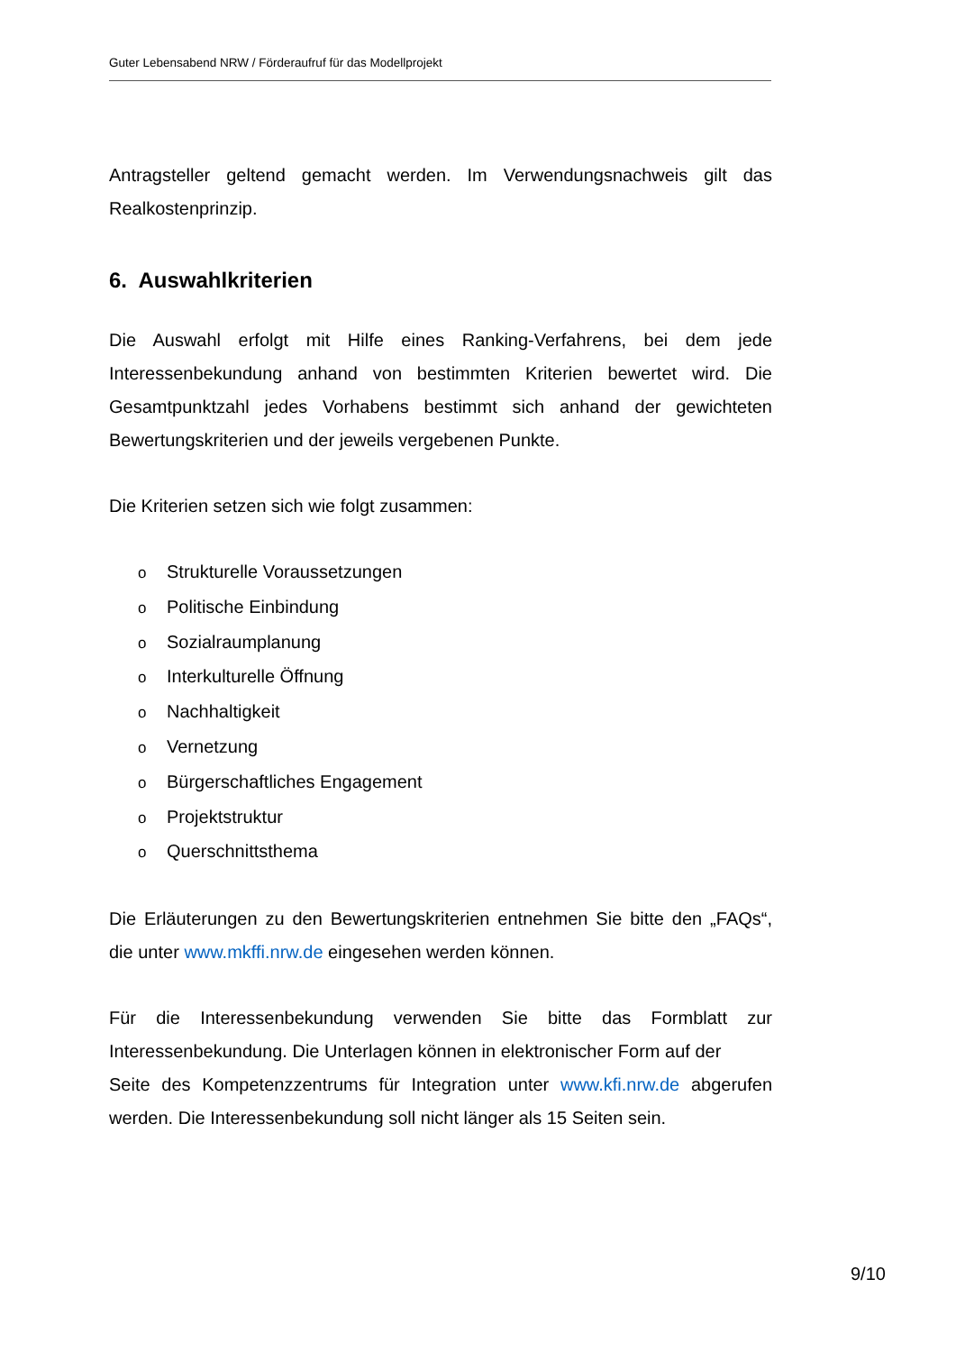Guter Lebensabend NRW / Förderaufruf für das Modellprojekt
Antragsteller geltend gemacht werden. Im Verwendungsnachweis gilt das Realkostenprinzip.
6. Auswahlkriterien
Die Auswahl erfolgt mit Hilfe eines Ranking-Verfahrens, bei dem jede Interessenbekundung anhand von bestimmten Kriterien bewertet wird. Die Gesamtpunktzahl jedes Vorhabens bestimmt sich anhand der gewichteten Bewertungskriterien und der jeweils vergebenen Punkte.
Die Kriterien setzen sich wie folgt zusammen:
o Strukturelle Voraussetzungen
o Politische Einbindung
o Sozialraumplanung
o Interkulturelle Öffnung
o Nachhaltigkeit
o Vernetzung
o Bürgerschaftliches Engagement
o Projektstruktur
o Querschnittsthema
Die Erläuterungen zu den Bewertungskriterien entnehmen Sie bitte den „FAQs“, die unter www.mkffi.nrw.de eingesehen werden können.
Für die Interessenbekundung verwenden Sie bitte das Formblatt zur Interessenbekundung. Die Unterlagen können in elektronischer Form auf der
Seite des Kompetenzzentrums für Integration unter www.kfi.nrw.de abgerufen werden. Die Interessenbekundung soll nicht länger als 15 Seiten sein.
9/10